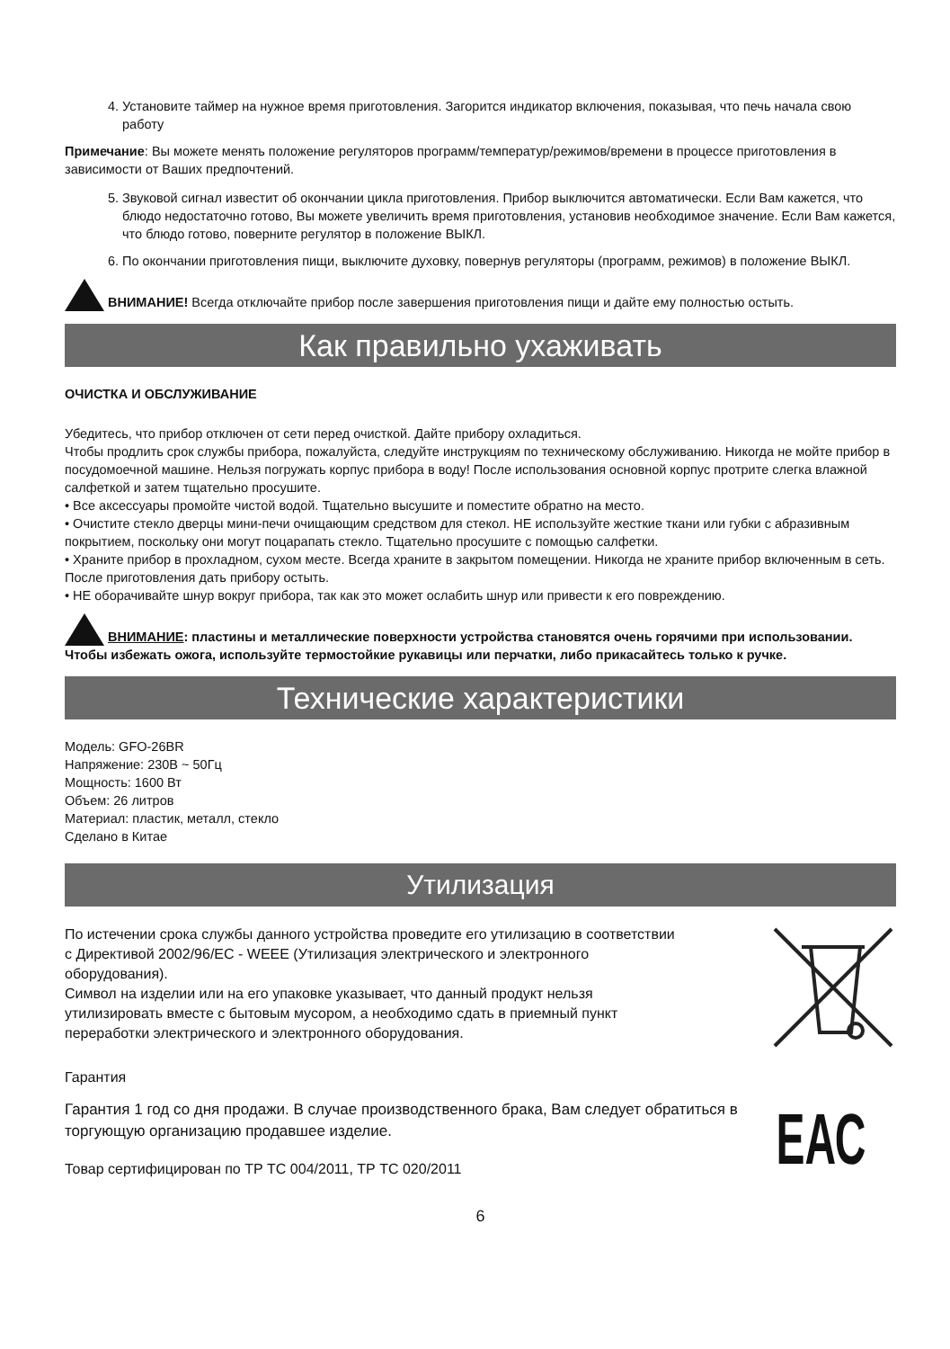4. Установите таймер на нужное время приготовления. Загорится индикатор включения, показывая, что печь начала свою работу
Примечание: Вы можете менять положение регуляторов программ/температур/режимов/времени в процессе приготовления в зависимости от Ваших предпочтений.
5. Звуковой сигнал известит об окончании цикла приготовления. Прибор выключится автоматически. Если Вам кажется, что блюдо недостаточно готово, Вы можете увеличить время приготовления, установив необходимое значение. Если Вам кажется, что блюдо готово, поверните регулятор в положение ВЫКЛ.
6. По окончании приготовления пищи, выключите духовку, повернув регуляторы (программ, режимов) в положение ВЫКЛ.
ВНИМАНИЕ! Всегда отключайте прибор после завершения приготовления пищи и дайте ему полностью остыть.
Как правильно ухаживать
ОЧИСТКА И ОБСЛУЖИВАНИЕ
Убедитесь, что прибор отключен от сети перед очисткой. Дайте прибору охладиться.
Чтобы продлить срок службы прибора, пожалуйста, следуйте инструкциям по техническому обслуживанию. Никогда не мойте прибор в посудомоечной машине. Нельзя погружать корпус прибора в воду! После использования основной корпус протрите слегка влажной салфеткой и затем тщательно просушите.
• Все аксессуары промойте чистой водой. Тщательно высушите и поместите обратно на место.
• Очистите стекло дверцы мини-печи очищающим средством для стекол. НЕ используйте жесткие ткани или губки с абразивным покрытием, поскольку они могут поцарапать стекло. Тщательно просушите с помощью салфетки.
• Храните прибор в прохладном, сухом месте. Всегда храните в закрытом помещении. Никогда не храните прибор включенным в сеть. После приготовления дать прибору остыть.
• НЕ оборачивайте шнур вокруг прибора, так как это может ослабить шнур или привести к его повреждению.
ВНИМАНИЕ: пластины и металлические поверхности устройства становятся очень горячими при использовании. Чтобы избежать ожога, используйте термостойкие рукавицы или перчатки, либо прикасайтесь только к ручке.
Технические характеристики
Модель: GFO-26BR
Напряжение: 230В ~ 50Гц
Мощность: 1600 Вт
Объем: 26 литров
Материал: пластик, металл, стекло
Сделано в Китае
Утилизация
По истечении срока службы данного устройства проведите его утилизацию в соответствии с Директивой 2002/96/EC - WEEE (Утилизация электрического и электронного оборудования).
Символ на изделии или на его упаковке указывает, что данный продукт нельзя утилизировать вместе с бытовым мусором, а необходимо сдать в приемный пункт переработки электрического и электронного оборудования.
Гарантия
Гарантия 1 год со дня продажи. В случае производственного брака, Вам следует обратиться в торгующую организацию продавшее изделие.
Товар сертифицирован по ТР ТС 004/2011, ТР ТС 020/2011
ЕАС
6